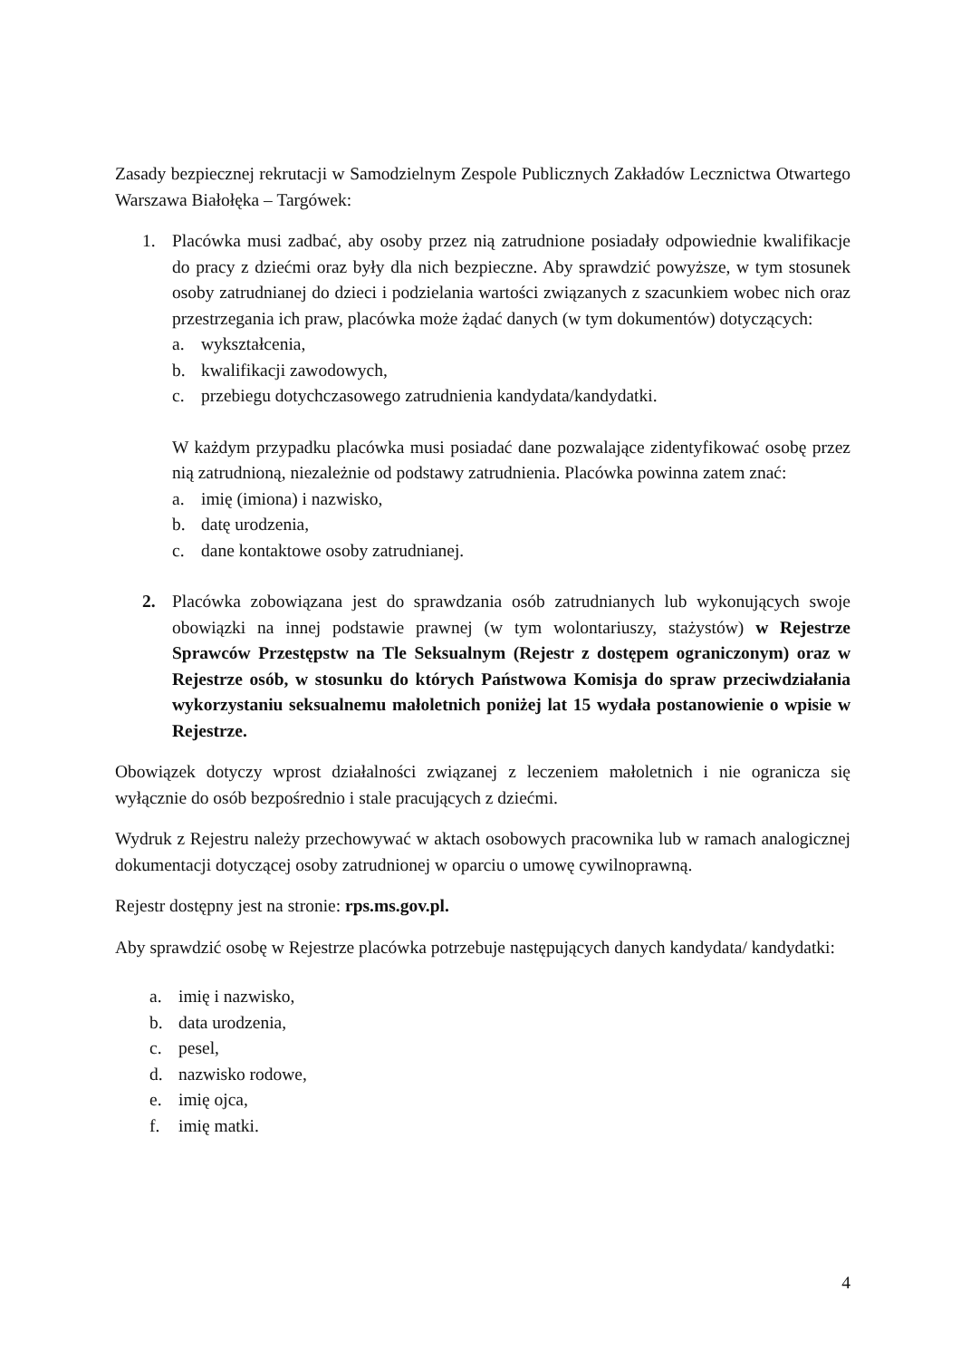Zasady bezpiecznej rekrutacji w Samodzielnym Zespole Publicznych Zakładów Lecznictwa Otwartego Warszawa Białołęka – Targówek:
1. Placówka musi zadbać, aby osoby przez nią zatrudnione posiadały odpowiednie kwalifikacje do pracy z dziećmi oraz były dla nich bezpieczne. Aby sprawdzić powyższe, w tym stosunek osoby zatrudnianej do dzieci i podzielania wartości związanych z szacunkiem wobec nich oraz przestrzegania ich praw, placówka może żądać danych (w tym dokumentów) dotyczących:
a. wykształcenia,
b. kwalifikacji zawodowych,
c. przebiegu dotychczasowego zatrudnienia kandydata/kandydatki.
W każdym przypadku placówka musi posiadać dane pozwalające zidentyfikować osobę przez nią zatrudnioną, niezależnie od podstawy zatrudnienia. Placówka powinna zatem znać:
a. imię (imiona) i nazwisko,
b. datę urodzenia,
c. dane kontaktowe osoby zatrudnianej.
2. Placówka zobowiązana jest do sprawdzania osób zatrudnianych lub wykonujących swoje obowiązki na innej podstawie prawnej (w tym wolontariuszy, stażystów) w Rejestrze Sprawców Przestępstw na Tle Seksualnym (Rejestr z dostępem ograniczonym) oraz w Rejestrze osób, w stosunku do których Państwowa Komisja do spraw przeciwdziałania wykorzystaniu seksualnemu małoletnich poniżej lat 15 wydała postanowienie o wpisie w Rejestrze.
Obowiązek dotyczy wprost działalności związanej z leczeniem małoletnich i nie ogranicza się wyłącznie do osób bezpośrednio i stale pracujących z dziećmi.
Wydruk z Rejestru należy przechowywać w aktach osobowych pracownika lub w ramach analogicznej dokumentacji dotyczącej osoby zatrudnionej w oparciu o umowę cywilnoprawną.
Rejestr dostępny jest na stronie: rps.ms.gov.pl.
Aby sprawdzić osobę w Rejestrze placówka potrzebuje następujących danych kandydata/ kandydatki:
a. imię i nazwisko,
b. data urodzenia,
c. pesel,
d. nazwisko rodowe,
e. imię ojca,
f. imię matki.
4